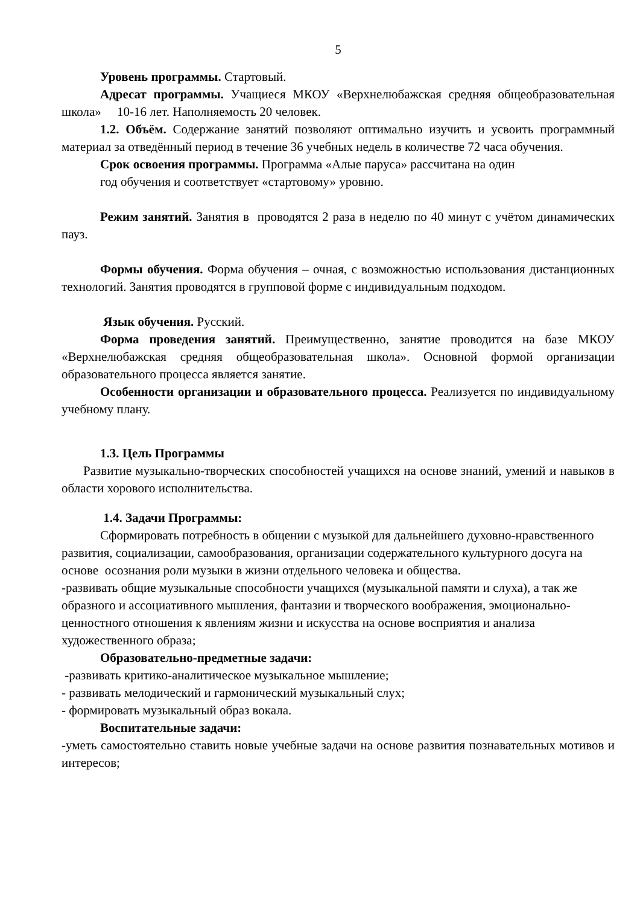5
Уровень программы. Стартовый.
Адресат программы. Учащиеся МКОУ «Верхнелюбажская средняя общеобразовательная школа» 10-16 лет. Наполняемость 20 человек.
1.2. Объём. Содержание занятий позволяют оптимально изучить и усвоить программный материал за отведённый период в течение 36 учебных недель в количестве 72 часа обучения.
Срок освоения программы. Программа «Алые паруса» рассчитана на один
год обучения и соответствует «стартовому» уровню.
Режим занятий. Занятия в проводятся 2 раза в неделю по 40 минут с учётом динамических пауз.
Формы обучения. Форма обучения – очная, с возможностью использования дистанционных технологий. Занятия проводятся в групповой форме с индивидуальным подходом.
Язык обучения. Русский.
Форма проведения занятий. Преимущественно, занятие проводится на базе МКОУ «Верхнелюбажская средняя общеобразовательная школа». Основной формой организации образовательного процесса является занятие.
Особенности организации и образовательного процесса. Реализуется по индивидуальному учебному плану.
1.3. Цель Программы
Развитие музыкально-творческих способностей учащихся на основе знаний, умений и навыков в области хорового исполнительства.
1.4. Задачи Программы:
Сформировать потребность в общении с музыкой для дальнейшего духовно-нравственного развития, социализации, самообразования, организации содержательного культурного досуга на основе осознания роли музыки в жизни отдельного человека и общества.
-развивать общие музыкальные способности учащихся (музыкальной памяти и слуха), а так же образного и ассоциативного мышления, фантазии и творческого воображения, эмоционально-ценностного отношения к явлениям жизни и искусства на основе восприятия и анализа художественного образа;
Образовательно-предметные задачи:
-развивать критико-аналитическое музыкальное мышление;
- развивать мелодический и гармонический музыкальный слух;
- формировать музыкальный образ вокала.
Воспитательные задачи:
-уметь самостоятельно ставить новые учебные задачи на основе развития познавательных мотивов и интересов;